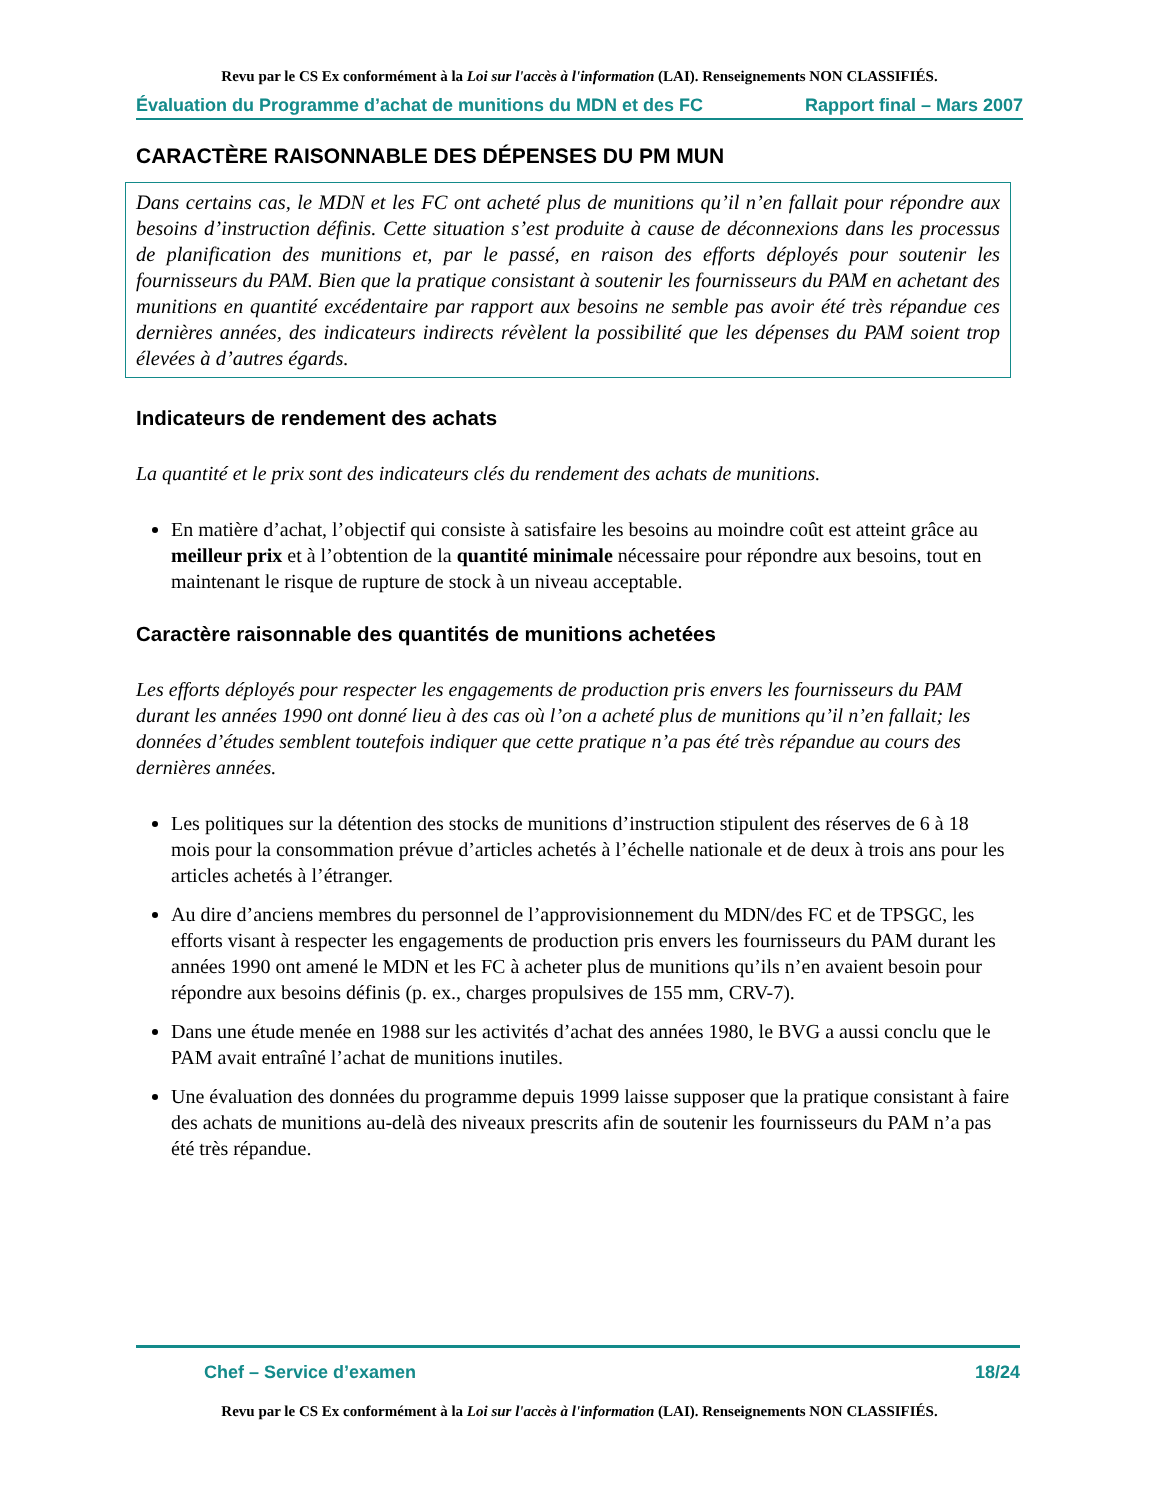Revu par le CS Ex conformément à la Loi sur l'accès à l'information (LAI). Renseignements NON CLASSIFIÉS.
Évaluation du Programme d’achat de munitions du MDN et des FC Rapport final – Mars 2007
CARACTÈRE RAISONNABLE DES DÉPENSES DU PM MUN
Dans certains cas, le MDN et les FC ont acheté plus de munitions qu’il n’en fallait pour répondre aux besoins d’instruction définis. Cette situation s’est produite à cause de déconnexions dans les processus de planification des munitions et, par le passé, en raison des efforts déployés pour soutenir les fournisseurs du PAM. Bien que la pratique consistant à soutenir les fournisseurs du PAM en achetant des munitions en quantité excédentaire par rapport aux besoins ne semble pas avoir été très répandue ces dernières années, des indicateurs indirects révèlent la possibilité que les dépenses du PAM soient trop élevées à d’autres égards.
Indicateurs de rendement des achats
La quantité et le prix sont des indicateurs clés du rendement des achats de munitions.
En matière d’achat, l’objectif qui consiste à satisfaire les besoins au moindre coût est atteint grâce au meilleur prix et à l’obtention de la quantité minimale nécessaire pour répondre aux besoins, tout en maintenant le risque de rupture de stock à un niveau acceptable.
Caractère raisonnable des quantités de munitions achetées
Les efforts déployés pour respecter les engagements de production pris envers les fournisseurs du PAM durant les années 1990 ont donné lieu à des cas où l’on a acheté plus de munitions qu’il n’en fallait; les données d’études semblent toutefois indiquer que cette pratique n’a pas été très répandue au cours des dernières années.
Les politiques sur la détention des stocks de munitions d’instruction stipulent des réserves de 6 à 18 mois pour la consommation prévue d’articles achetés à l’échelle nationale et de deux à trois ans pour les articles achetés à l’étranger.
Au dire d’anciens membres du personnel de l’approvisionnement du MDN/des FC et de TPSGC, les efforts visant à respecter les engagements de production pris envers les fournisseurs du PAM durant les années 1990 ont amené le MDN et les FC à acheter plus de munitions qu’ils n’en avaient besoin pour répondre aux besoins définis (p. ex., charges propulsives de 155 mm, CRV-7).
Dans une étude menée en 1988 sur les activités d’achat des années 1980, le BVG a aussi conclu que le PAM avait entraîné l’achat de munitions inutiles.
Une évaluation des données du programme depuis 1999 laisse supposer que la pratique consistant à faire des achats de munitions au-delà des niveaux prescrits afin de soutenir les fournisseurs du PAM n’a pas été très répandue.
Chef – Service d’examen 18/24
Revu par le CS Ex conformément à la Loi sur l'accès à l'information (LAI). Renseignements NON CLASSIFIÉS.